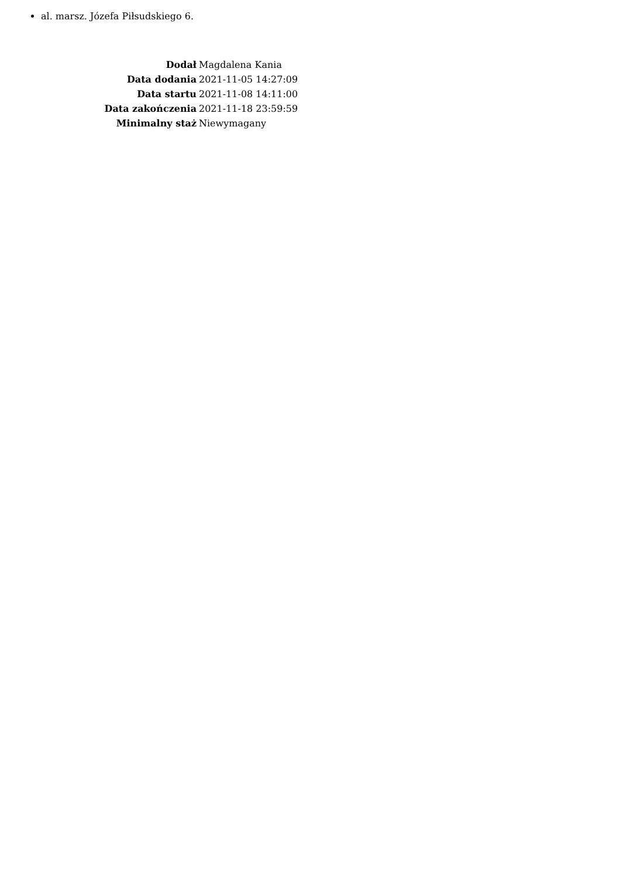al. marsz. Józefa Piłsudskiego 6.
| Dodał | Magdalena Kania |
| Data dodania | 2021-11-05 14:27:09 |
| Data startu | 2021-11-08 14:11:00 |
| Data zakończenia | 2021-11-18 23:59:59 |
| Minimalny staż | Niewymagany |